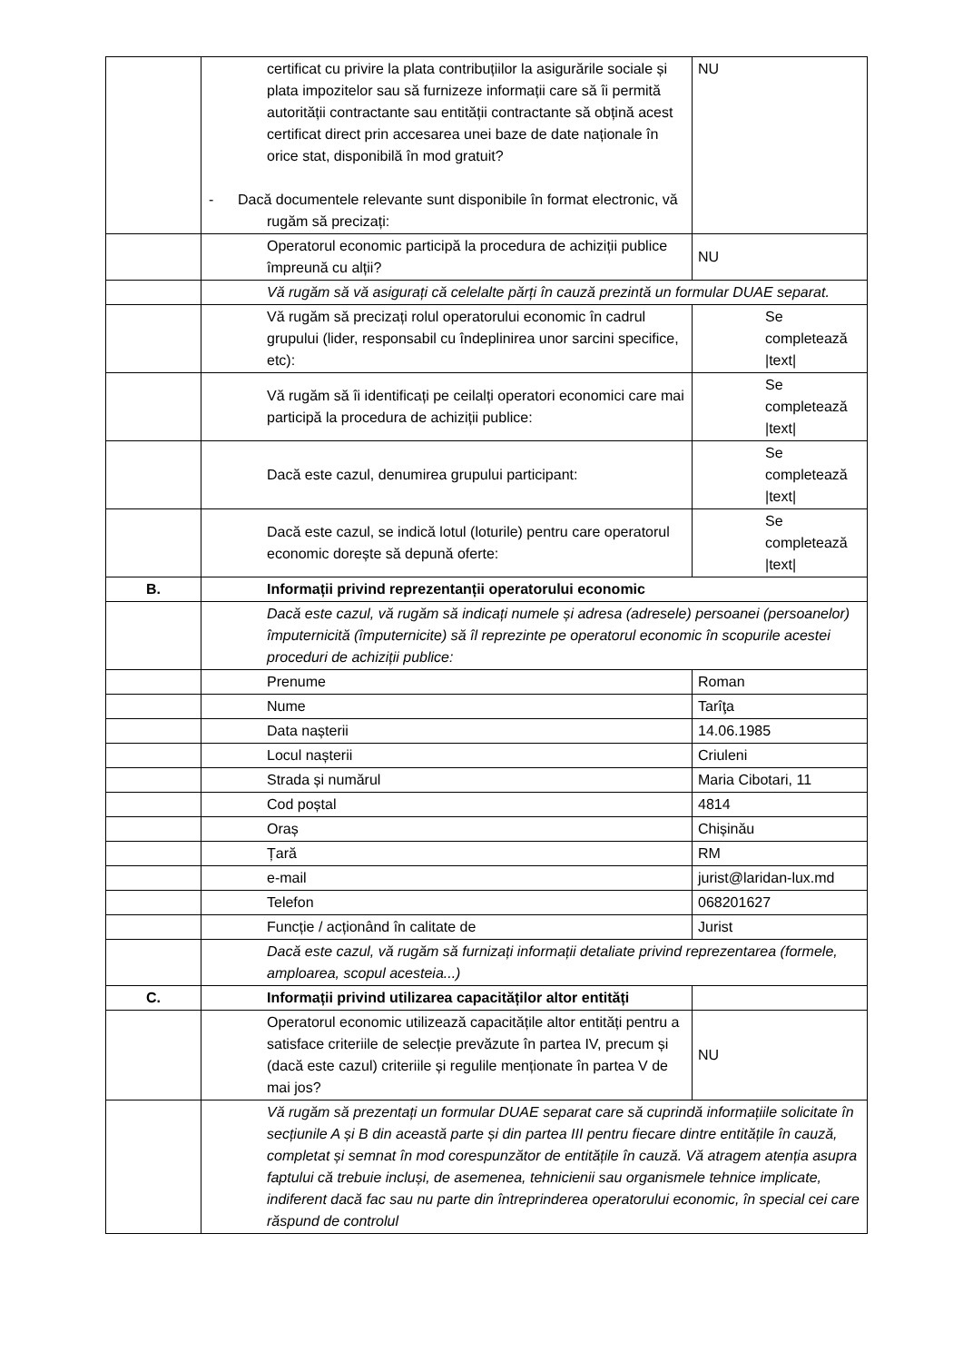| | certificat cu privire la plata contribuțiilor la asigurările sociale și plata impozitelor sau să furnizeze informații care să îi permită autorității contractante sau entității contractante să obțină acest certificat direct prin accesarea unei baze de date naționale în orice stat, disponibilă în mod gratuit? - Dacă documentele relevante sunt disponibile în format electronic, vă rugăm să precizați: | NU |
| | Operatorul economic participă la procedura de achiziții publice împreună cu alții? | NU |
| | Vă rugăm să vă asigurați că celelalte părți în cauză prezintă un formular DUAE separat. | |
| | Vă rugăm să precizați rolul operatorului economic în cadrul grupului (lider, responsabil cu îndeplinirea unor sarcini specifice, etc): | Se completează /text/ |
| | Vă rugăm să îi identificați pe ceilalți operatori economici care mai participă la procedura de achiziții publice: | Se completează /text/ |
| | Dacă este cazul, denumirea grupului participant: | Se completează /text/ |
| | Dacă este cazul, se indică lotul (loturile) pentru care operatorul economic dorește să depună oferte: | Se completează /text/ |
| B. | Informații privind reprezentanții operatorului economic | |
| | Dacă este cazul, vă rugăm să indicați numele și adresa (adresele) persoanei (persoanelor) împuternicită (împuternicite) să îl reprezinte pe operatorul economic în scopurile acestei proceduri de achiziții publice: | |
| | Prenume | Roman |
| | Nume | Tarîţa |
| | Data nașterii | 14.06.1985 |
| | Locul nașterii | Criuleni |
| | Strada și numărul | Maria Cibotari, 11 |
| | Cod poștal | 4814 |
| | Oraș | Chișinău |
| | Țară | RM |
| | e-mail | jurist@laridan-lux.md |
| | Telefon | 068201627 |
| | Funcție / acționând în calitate de | Jurist |
| | Dacă este cazul, vă rugăm să furnizați informații detaliate privind reprezentarea (formele, amploarea, scopul acesteia...) | |
| C. | Informații privind utilizarea capacităților altor entități | |
| | Operatorul economic utilizează capacitățile altor entități pentru a satisface criteriile de selecție prevăzute în partea IV, precum și (dacă este cazul) criteriile și regulile menționate în partea V de mai jos? | NU |
| | Vă rugăm să prezentați un formular DUAE separat care să cuprindă informațiile solicitate în secțiunile A și B din această parte și din partea III pentru fiecare dintre entitățile în cauză, completat și semnat în mod corespunzător de entitățile în cauză. Vă atragem atenția asupra faptului că trebuie incluși, de asemenea, tehnicienii sau organismele tehnice implicate, indiferent dacă fac sau nu parte din întreprinderea operatorului economic, în special cei care răspund de controlul | |